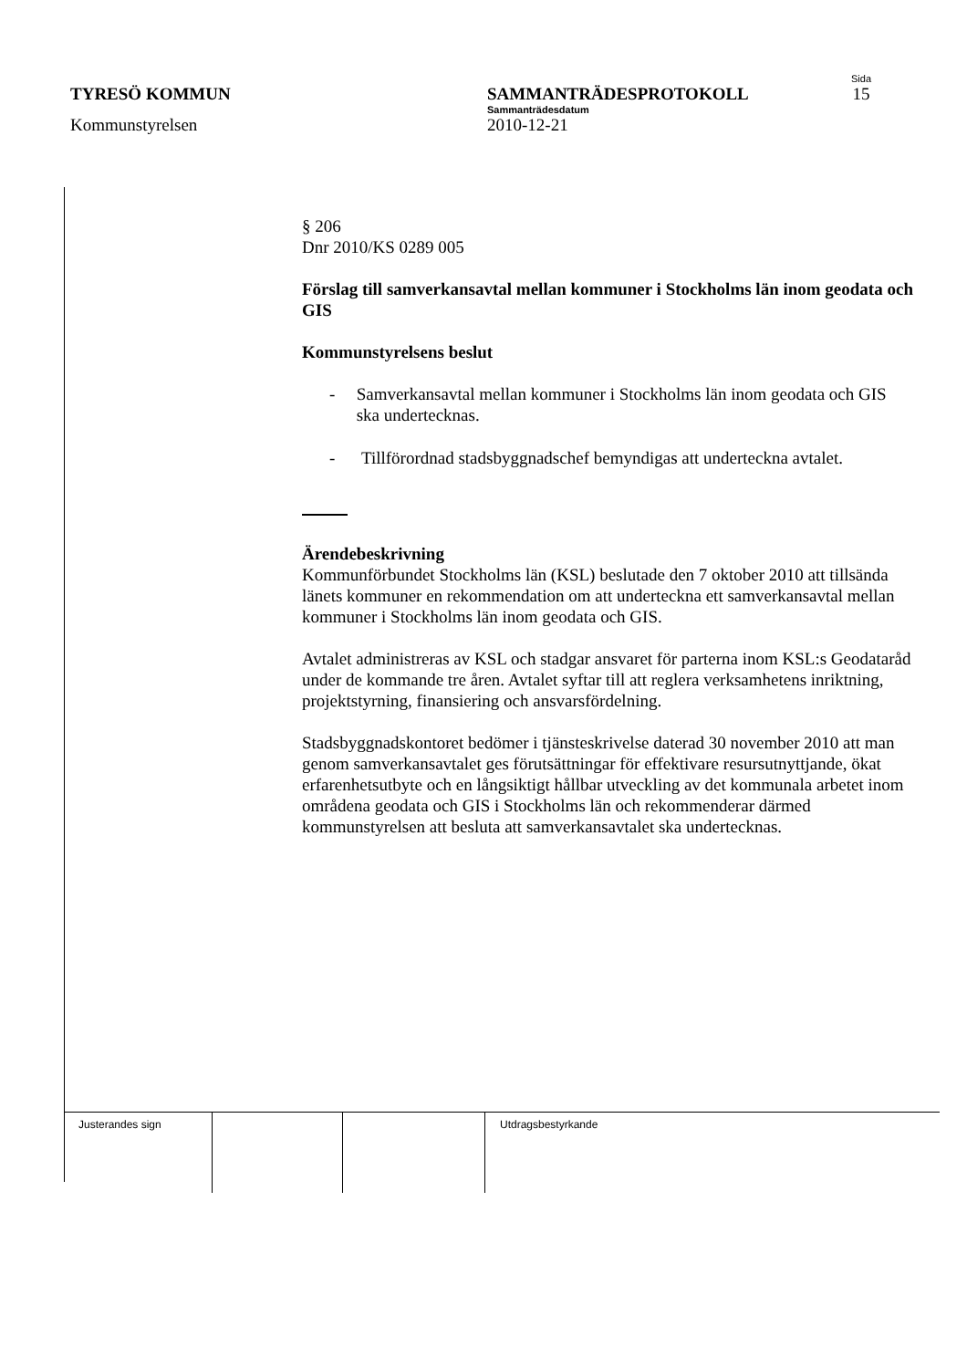Sida
TYRESÖ KOMMUN SAMMANTRÄDESPROTOKOLL 15
Sammanträdesdatum
Kommunstyrelsen 2010-12-21
§ 206
Dnr 2010/KS 0289 005
Förslag till samverkansavtal mellan kommuner i Stockholms län inom geodata och GIS
Kommunstyrelsens beslut
- Samverkansavtal mellan kommuner i Stockholms län inom geodata och GIS ska undertecknas.
- Tillförordnad stadsbyggnadschef bemyndigas att underteckna avtalet.
Ärendebeskrivning
Kommunförbundet Stockholms län (KSL) beslutade den 7 oktober 2010 att tillsända länets kommuner en rekommendation om att underteckna ett samverkansavtal mellan kommuner i Stockholms län inom geodata och GIS.
Avtalet administreras av KSL och stadgar ansvaret för parterna inom KSL:s Geodataråd under de kommande tre åren. Avtalet syftar till att reglera verksamhetens inriktning, projektstyrning, finansiering och ansvarsfördelning.
Stadsbyggnadskontoret bedömer i tjänsteskrivelse daterad 30 november 2010 att man genom samverkansavtalet ges förutsättningar för effektivare resursutnyttjande, ökat erfarenhetsutbyte och en långsiktigt hållbar utveckling av det kommunala arbetet inom områdena geodata och GIS i Stockholms län och rekommenderar därmed kommunstyrelsen att besluta att samverkansavtalet ska undertecknas.
| Justerandes sign | | | Utdragsbestyrkande |